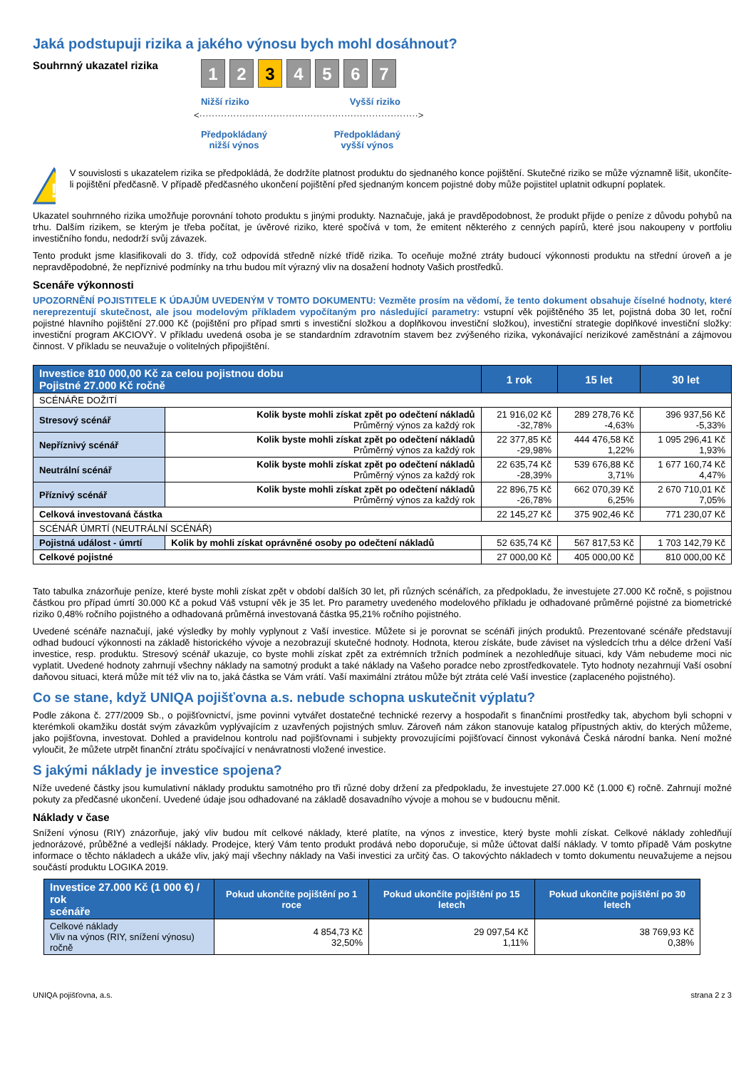Jaká podstupuji rizika a jakého výnosu bych mohl dosáhnout?
Souhrnný ukazatel rizika
1 2 3 4 5 6 7
Nižší riziko Vyšší riziko
<·······································································>
Předpokládaný
nižší výnos Předpokládaný
vyšší výnos
!
V souvislosti s ukazatelem rizika se předpokládá, že dodržíte platnost produktu do sjednaného konce pojištění. Skutečné riziko se může významně lišit, ukončíte-li pojištění předčasně. V případě předčasného ukončení pojištění před sjednaným koncem pojistné doby může pojistitel uplatnit odkupní poplatek.
Ukazatel souhrnného rizika umožňuje porovnání tohoto produktu s jinými produkty. Naznačuje, jaká je pravděpodobnost, že produkt přijde o peníze z důvodu pohybů na trhu. Dalším rizikem, se kterým je třeba počítat, je úvěrové riziko, které spočívá v tom, že emitent některého z cenných papírů, které jsou nakoupeny v portfoliu investičního fondu, nedodrží svůj závazek.
Tento produkt jsme klasifikovali do 3. třídy, což odpovídá středně nízké třídě rizika. To oceňuje možné ztráty budoucí výkonnosti produktu na střední úroveň a je nepravděpodobné, že nepříznivé podmínky na trhu budou mít výrazný vliv na dosažení hodnoty Vašich prostředků.
Scenáře výkonnosti
UPOZORNĚNÍ POJISTITELE K ÚDAJŮM UVEDENÝM V TOMTO DOKUMENTU: Vezměte prosím na vědomí, že tento dokument obsahuje číselné hodnoty, které nereprezentují skutečnost, ale jsou modelovým příkladem vypočítaným pro následující parametry: vstupní věk pojištěného 35 let, pojistná doba 30 let, roční pojistné hlavního pojištění 27.000 Kč (pojištění pro případ smrti s investiční složkou a doplňkovou investiční složkou), investiční strategie doplňkové investiční složky: investiční program AKCIOVÝ. V příkladu uvedená osoba je se standardním zdravotním stavem bez zvýšeného rizika, vykonávající nerizikové zaměstnání a zájmovou činnost. V příkladu se neuvažuje o volitelných připojištění.
| Investice 810 000,00 Kč za celou pojistnou dobu Pojistné 27.000 Kč ročně | | 1 rok | 15 let | 30 let |
| --- | --- | --- | --- | --- |
| SCÉNÁŘE DOŽITÍ | | | | |
| Stresový scénář | Kolik byste mohli získat zpět po odečtení nákladů Průměrný výnos za každý rok | 21 916,02 Kč -32,78% | 289 278,76 Kč -4,63% | 396 937,56 Kč -5,33% |
| Nepříznivý scénář | Kolik byste mohli získat zpět po odečtení nákladů Průměrný výnos za každý rok | 22 377,85 Kč -29,98% | 444 476,58 Kč 1,22% | 1 095 296,41 Kč 1,93% |
| Neutrální scénář | Kolik byste mohli získat zpět po odečtení nákladů Průměrný výnos za každý rok | 22 635,74 Kč -28,39% | 539 676,88 Kč 3,71% | 1 677 160,74 Kč 4,47% |
| Příznivý scénář | Kolik byste mohli získat zpět po odečtení nákladů Průměrný výnos za každý rok | 22 896,75 Kč -26,78% | 662 070,39 Kč 6,25% | 2 670 710,01 Kč 7,05% |
| Celková investovaná částka | | 22 145,27 Kč | 375 902,46 Kč | 771 230,07 Kč |
| SCÉNÁŘ ÚMRTÍ (NEUTRÁLNÍ SCÉNÁŘ) | | | | |
| Pojistná událost - úmrtí | Kolik by mohli získat oprávněné osoby po odečtení nákladů | 52 635,74 Kč | 567 817,53 Kč | 1 703 142,79 Kč |
| Celkové pojistné | | 27 000,00 Kč | 405 000,00 Kč | 810 000,00 Kč |
Tato tabulka znázorňuje peníze, které byste mohli získat zpět v období dalších 30 let, při různých scénářích, za předpokladu, že investujete 27.000 Kč ročně, s pojistnou částkou pro případ úmrtí 30.000 Kč a pokud Váš vstupní věk je 35 let. Pro parametry uvedeného modelového příkladu je odhadované průměrné pojistné za biometrické riziko 0,48% ročního pojistného a odhadovaná průměrná investovaná částka 95,21% ročního pojistného.
Uvedené scénáře naznačují, jaké výsledky by mohly vyplynout z Vaší investice. Můžete si je porovnat se scénáři jiných produktů. Prezentované scénáře představují odhad budoucí výkonnosti na základě historického vývoje a nezobrazují skutečné hodnoty. Hodnota, kterou získáte, bude záviset na výsledcích trhu a délce držení Vaší investice, resp. produktu. Stresový scénář ukazuje, co byste mohli získat zpět za extrémních tržních podmínek a nezohledňuje situaci, kdy Vám nebudeme moci nic vyplatit. Uvedené hodnoty zahrnují všechny náklady na samotný produkt a také náklady na Vašeho poradce nebo zprostředkovatele. Tyto hodnoty nezahrnují Vaší osobní daňovou situaci, která může mít též vliv na to, jaká částka se Vám vrátí. Vaší maximální ztrátou může být ztráta celé Vaší investice (zaplaceného pojistného).
Co se stane, když UNIQA pojišťovna a.s. nebude schopna uskutečnit výplatu?
Podle zákona č. 277/2009 Sb., o pojišťovnictví, jsme povinni vytvářet dostatečné technické rezervy a hospodařit s finančními prostředky tak, abychom byli schopni v kterémkoli okamžiku dostát svým závazkům vyplývajícím z uzavřených pojistných smluv. Zároveň nám zákon stanovuje katalog přípustných aktiv, do kterých můžeme, jako pojišťovna, investovat. Dohled a pravidelnou kontrolu nad pojišťovnami i subjekty provozujícími pojišťovací činnost vykonává Česká národní banka. Není možné vyloučit, že můžete utrpět finanční ztrátu spočívající v nenávratnosti vložené investice.
S jakými náklady je investice spojena?
Níže uvedené částky jsou kumulativní náklady produktu samotného pro tři různé doby držení za předpokladu, že investujete 27.000 Kč (1.000 €) ročně. Zahrnují možné pokuty za předčasné ukončení. Uvedené údaje jsou odhadované na základě dosavadního vývoje a mohou se v budoucnu měnit.
Náklady v čase
Snížení výnosu (RIY) znázorňuje, jaký vliv budou mít celkové náklady, které platíte, na výnos z investice, který byste mohli získat. Celkové náklady zohledňují jednorázové, průběžné a vedlejší náklady. Prodejce, který Vám tento produkt prodává nebo doporučuje, si může účtovat další náklady. V tomto případě Vám poskytne informace o těchto nákladech a ukáže vliv, jaký mají všechny náklady na Vaši investici za určitý čas. O takovýchto nákladech v tomto dokumentu neuvažujeme a nejsou součástí produktu LOGIKA 2019.
| Investice 27.000 Kč (1 000 €) / rok scénáře | Pokud ukončíte pojištění po 1 roce | Pokud ukončíte pojištění po 15 letech | Pokud ukončíte pojištění po 30 letech |
| --- | --- | --- | --- |
| Celkové náklady Vliv na výnos (RIY, snížení výnosu) ročně | 4 854,73 Kč 32,50% | 29 097,54 Kč 1,11% | 38 769,93 Kč 0,38% |
UNIQA pojišťovna, a.s. strana 2 z 3